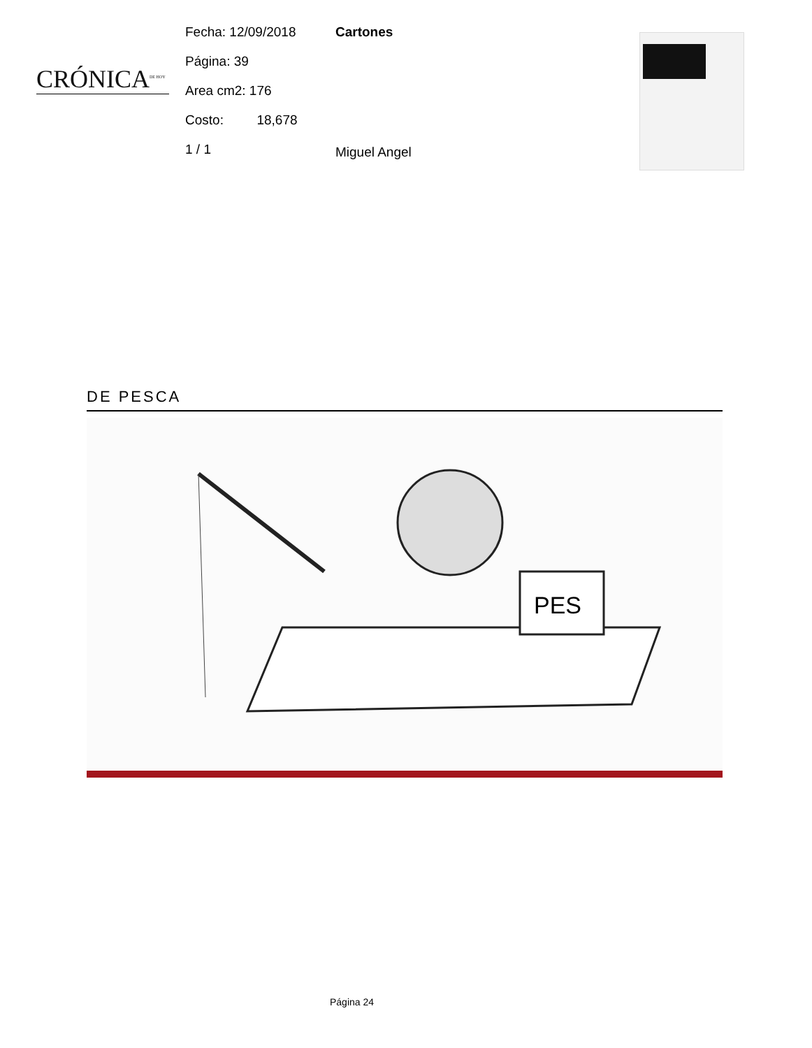CRÓNICA<sup>DE HOY</sup>
Fecha: 12/09/2018
Página: 39
Area cm2: 176
Costo: 18,678
1 / 1
Cartones
Miguel Angel
DE PESCA
PES
Página 24